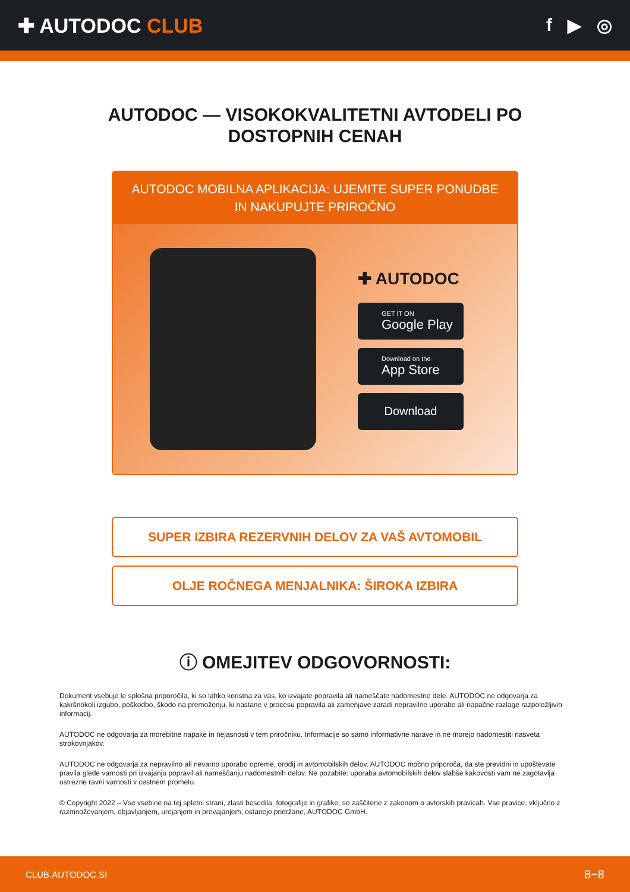✚ AUTODOC CLUB f ▶ ◎
AUTODOC — VISOKOKVALITETNI AVTODELI PO DOSTOPNIH CENAH
AUTODOC MOBILNA APLIKACIJA: UJEMITE SUPER PONUDBE IN NAKUPUJTE PRIROČNO
✚ AUTODOC
GET IT ON
Google Play
Download on the
App Store
Download
SUPER IZBIRA REZERVNIH DELOV ZA VAŠ AVTOMOBIL
OLJE ROČNEGA MENJALNIKA: ŠIROKA IZBIRA
ⓘ OMEJITEV ODGOVORNOSTI:
Dokument vsebuje le splošna priporočila, ki so lahko koristna za vas, ko izvajate popravila ali nameščate nadomestne dele. AUTODOC ne odgovarja za kakršnokoli izgubo, poškodbo, škodo na premoženju, ki nastane v procesu popravila ali zamenjave zaradi nepravilne uporabe ali napačne razlage razpoložljivih informacij.
AUTODOC ne odgovarja za morebitne napake in nejasnosti v tem priročniku. Informacije so samo informativne narave in ne morejo nadomestiti nasveta strokovnjakov.
AUTODOC ne odgovarja za nepravilno ali nevarno uporabo opreme, orodij in avtomobilskih delov. AUTODOC močno priporoča, da ste previdni in upoštevate pravila glede varnosti pri izvajanju popravil ali nameščanju nadomestnih delov. Ne pozabite: uporaba avtomobilskih delov slabše kakovosti vam ne zagotavlja ustrezne ravni varnosti v cestnem prometu.
© Copyright 2022 – Vse vsebine na tej spletni strani, zlasti besedila, fotografije in grafike, so zaščitene z zakonom o avtorskih pravicah. Vse pravice, vključno z razmnoževanjem, objavljanjem, urejanjem in prevajanjem, ostanejo pridržane, AUTODOC GmbH.
CLUB.AUTODOC.SI 8−8